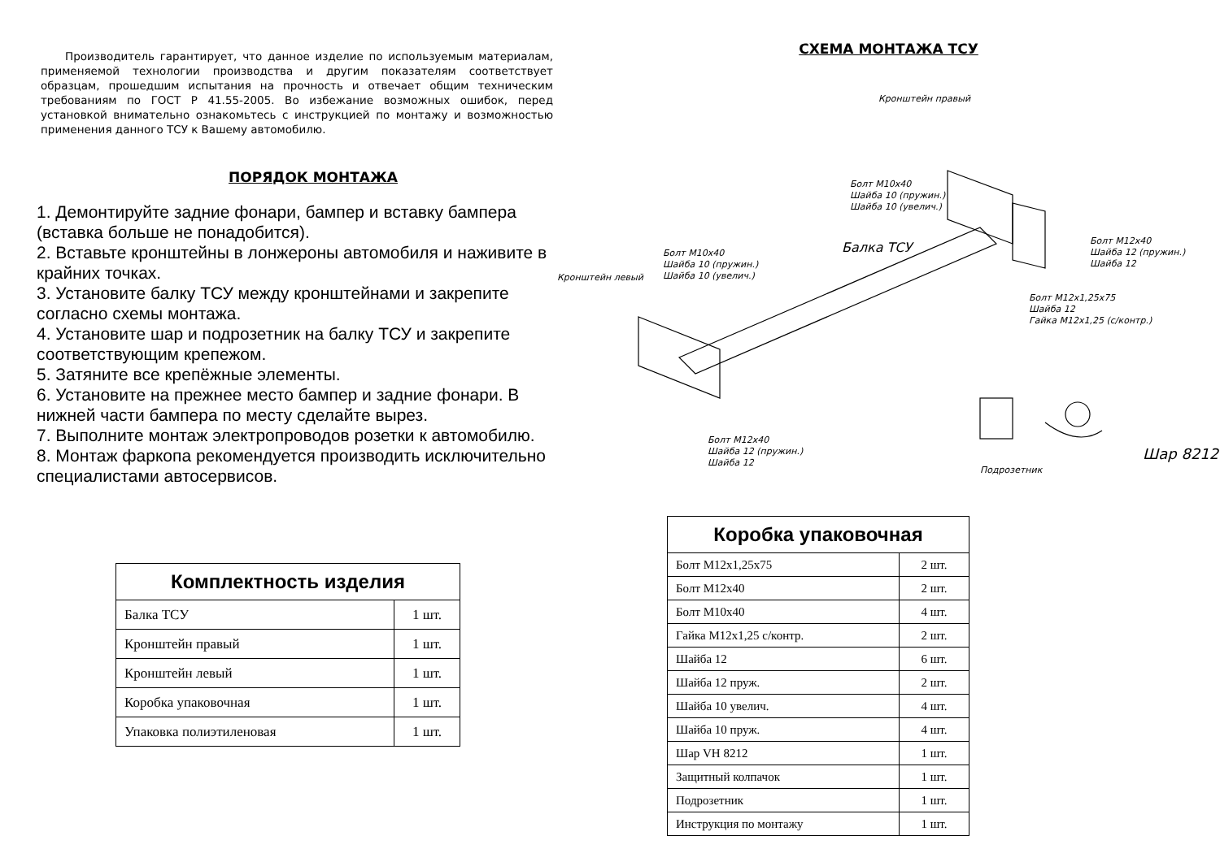Производитель гарантирует, что данное изделие по используемым материалам, применяемой технологии производства и другим показателям соответствует образцам, прошедшим испытания на прочность и отвечает общим техническим требованиям по ГОСТ Р 41.55-2005. Во избежание возможных ошибок, перед установкой внимательно ознакомьтесь с инструкцией по монтажу и возможностью применения данного ТСУ к Вашему автомобилю.
ПОРЯДОК МОНТАЖА
1. Демонтируйте задние фонари, бампер и вставку бампера (вставка больше не понадобится).
2. Вставьте кронштейны в лонжероны автомобиля и наживите в крайних точках.
3. Установите балку ТСУ между кронштейнами и закрепите согласно схемы монтажа.
4. Установите шар и подрозетник на балку ТСУ и закрепите соответствующим крепежом.
5. Затяните все крепёжные элементы.
6. Установите на прежнее место бампер и задние фонари. В нижней части бампера по месту сделайте вырез.
7. Выполните монтаж электропроводов розетки к автомобилю.
8. Монтаж фаркопа рекомендуется производить исключительно специалистами автосервисов.
| Комплектность изделия | |
| --- | --- |
| Балка ТСУ | 1 шт. |
| Кронштейн правый | 1 шт. |
| Кронштейн левый | 1 шт. |
| Коробка упаковочная | 1 шт. |
| Упаковка полиэтиленовая | 1 шт. |
СХЕМА МОНТАЖА ТСУ
Кронштейн правый
Болт М10х40
Шайба 10 (пружин.)
Шайба 10 (увелич.)
Болт М12х40
Шайба 12 (пружин.)
Шайба 12
Балка ТСУ
Болт М10х40
Шайба 10 (пружин.)
Шайба 10 (увелич.)
Кронштейн левый
Болт М12х1,25х75
Шайба 12
Гайка М12х1,25 (с/контр.)
Шар 8212
Болт М12х40
Шайба 12 (пружин.)
Шайба 12
Подрозетник
| Коробка упаковочная | |
| --- | --- |
| Болт М12х1,25х75 | 2 шт. |
| Болт М12х40 | 2 шт. |
| Болт М10х40 | 4 шт. |
| Гайка М12х1,25 с/контр. | 2 шт. |
| Шайба 12 | 6 шт. |
| Шайба 12 пруж. | 2 шт. |
| Шайба 10 увелич. | 4 шт. |
| Шайба 10 пруж. | 4 шт. |
| Шар VH 8212 | 1 шт. |
| Защитный колпачок | 1 шт. |
| Подрозетник | 1 шт. |
| Инструкция по монтажу | 1 шт. |